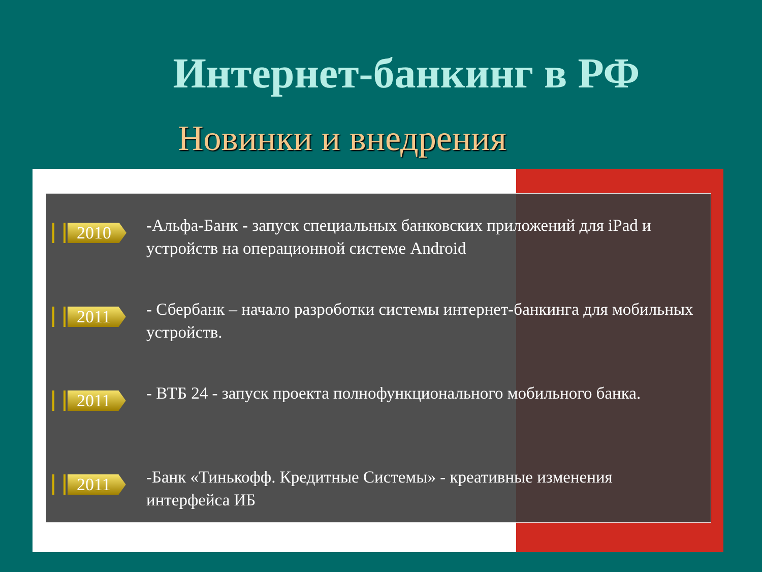Интернет-банкинг в РФ
Новинки и внедрения
2010
-Альфа-Банк - запуск специальных банковских приложений для iPad и устройств на операционной системе Android
2011
- Сбербанк – начало разроботки системы интернет-банкинга для мобильных устройств.
2011
- ВТБ 24 - запуск проекта полнофункционального мобильного банка.
2011
-Банк «Тинькофф. Кредитные Системы» - креативные изменения интерфейса ИБ